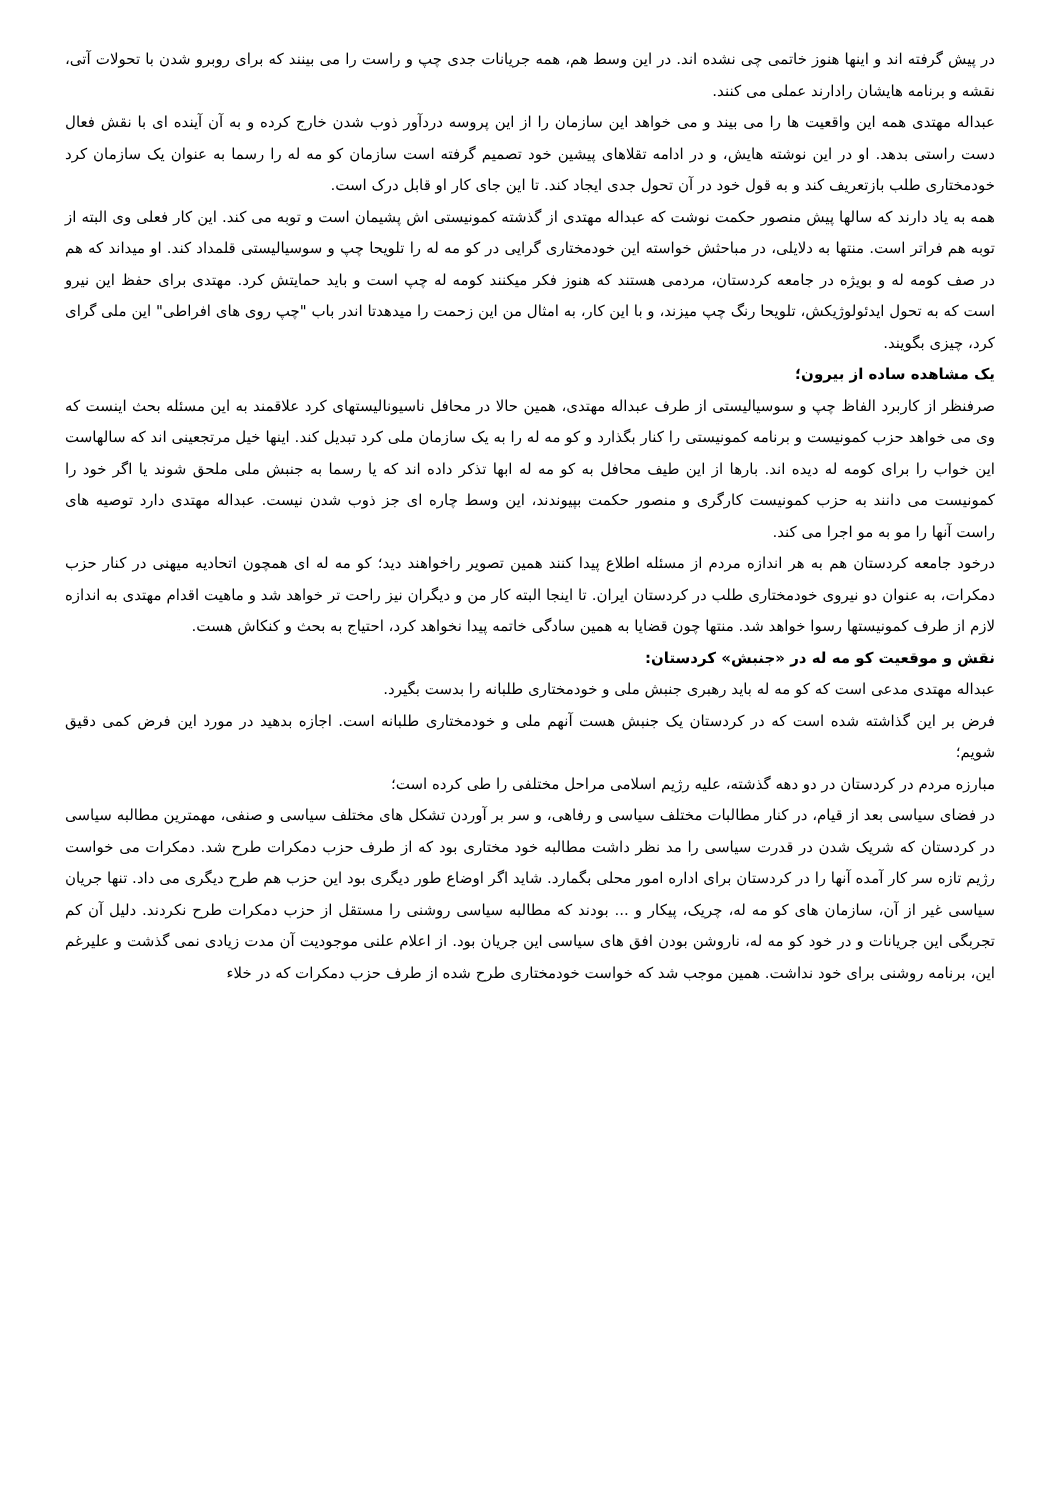در پیش گرفته اند و اینها هنوز خاتمی چی نشده اند. در این وسط هم، همه جریانات جدی چپ و راست را می بینند که برای روبرو شدن با تحولات آتی، نقشه و برنامه هایشان رادارند عملی می کنند.
عبداله مهتدی همه این واقعیت ها را می بیند و می خواهد این سازمان را از این پروسه دردآور ذوب شدن خارج کرده و به آن آینده ای با نقش فعال دست راستی بدهد. او در این نوشته هایش، و در ادامه تقلاهای پیشین خود تصمیم گرفته است سازمان کو مه له را رسما به عنوان یک سازمان کرد خودمختاری طلب بازتعریف کند و به قول خود در آن تحول جدی ایجاد کند. تا این جای کار او قابل درک است.
همه به یاد دارند که سالها پیش منصور حکمت نوشت که عبداله مهتدی از گذشته کمونیستی اش پشیمان است و توبه می کند. این کار فعلی وی البته از توبه هم فراتر است. منتها به دلایلی، در مباحثش خواسته این خودمختاری گرایی در کو مه له را تلویحا چپ و سوسیالیستی قلمداد کند. او میداند که هم در صف کومه له و بویژه در جامعه کردستان، مردمی هستند که هنوز فکر میکنند کومه له چپ است و باید حمایتش کرد. مهتدی برای حفظ این نیرو است که به تحول ایدئولوژیکش، تلویحا رنگ چپ میزند، و با این کار، به امثال من این زحمت را میدهدتا اندر باب "چپ روی های افراطی" این ملی گرای کرد، چیزی بگویند.
یک مشاهده ساده از بیرون؛
صرفنظر از کاربرد الفاظ چپ و سوسیالیستی از طرف عبداله مهتدی، همین حالا در محافل ناسیونالیستهای کرد علاقمند به این مسئله بحث اینست که وی می خواهد حزب کمونیست و برنامه کمونیستی را کنار بگذارد و کو مه له را به یک سازمان ملی کرد تبدیل کند. اینها خیل مرتجعینی اند که سالهاست این خواب را برای کومه له دیده اند. بارها از این طیف محافل به کو مه له ابها تذکر داده اند که یا رسما به جنبش ملی ملحق شوند یا اگر خود را کمونیست می دانند به حزب کمونیست کارگری و منصور حکمت بپیوندند، این وسط چاره ای جز ذوب شدن نیست. عبداله مهتدی دارد توصیه های راست آنها را مو به مو اجرا می کند.
درخود جامعه کردستان هم به هر اندازه مردم از مسئله اطلاع پیدا کنند همین تصویر راخواهند دید؛ کو مه له ای همچون اتحادیه میهنی در کنار حزب دمکرات، به عنوان دو نیروی خودمختاری طلب در کردستان ایران. تا اینجا البته کار من و دیگران نیز راحت تر خواهد شد و ماهیت اقدام مهتدی به اندازه لازم از طرف کمونیستها رسوا خواهد شد. منتها چون قضایا به همین سادگی خاتمه پیدا نخواهد کرد، احتیاج به بحث و کنکاش هست.
نقش و موقعیت کو مه له در «جنبش» کردستان:
عبداله مهتدی مدعی است که کو مه له باید رهبری جنبش ملی و خودمختاری طلبانه را بدست بگیرد.
فرض بر این گذاشته شده است که در کردستان یک جنبش هست آنهم ملی و خودمختاری طلبانه است. اجازه بدهید در مورد این فرض کمی دقیق شویم؛
مبارزه مردم در کردستان در دو دهه گذشته، علیه رژیم اسلامی مراحل مختلفی را طی کرده است؛
در فضای سیاسی بعد از قیام، در کنار مطالبات مختلف سیاسی و رفاهی، و سر بر آوردن تشکل های مختلف سیاسی و صنفی، مهمترین مطالبه سیاسی در کردستان که شریک شدن در قدرت سیاسی را مد نظر داشت مطالبه خود مختاری بود که از طرف حزب دمکرات طرح شد. دمکرات می خواست رژیم تازه سر کار آمده آنها را در کردستان برای اداره امور محلی بگمارد. شاید اگر اوضاع طور دیگری بود این حزب هم طرح دیگری می داد. تنها جریان سیاسی غیر از آن، سازمان های کو مه له، چریک، پیکار و ... بودند که مطالبه سیاسی روشنی را مستقل از حزب دمکرات طرح نکردند. دلیل آن کم تجربگی این جریانات و در خود کو مه له، ناروشن بودن افق های سیاسی این جریان بود. از اعلام علنی موجودیت آن مدت زیادی نمی گذشت و علیرغم این، برنامه روشنی برای خود نداشت. همین موجب شد که خواست خودمختاری طرح شده از طرف حزب دمکرات که در خلاء